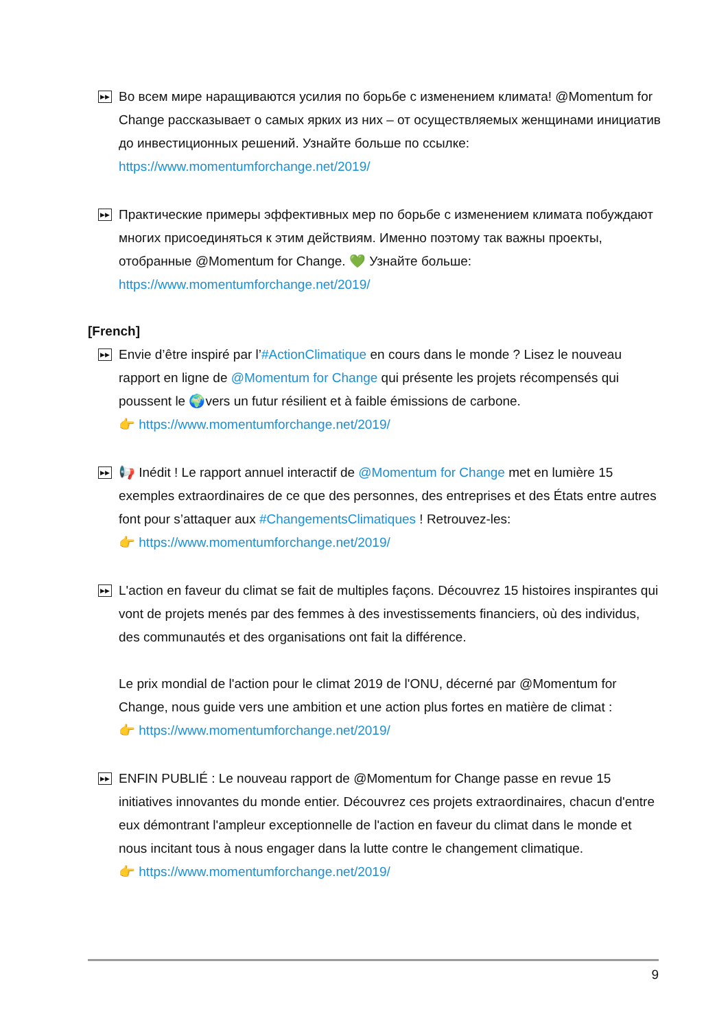▶▶ Во всем мире наращиваются усилия по борьбе с изменением климата! @Momentum for Change рассказывает о самых ярких из них – от осуществляемых женщинами инициатив до инвестиционных решений. Узнайте больше по ссылке: https://www.momentumforchange.net/2019/
▶▶ Практические примеры эффективных мер по борьбе с изменением климата побуждают многих присоединяться к этим действиям. Именно поэтому так важны проекты, отобранные @Momentum for Change. 💚 Узнайте больше: https://www.momentumforchange.net/2019/
[French]
▶▶ Envie d’être inspiré par l’#ActionClimatique en cours dans le monde ? Lisez le nouveau rapport en ligne de @Momentum for Change qui présente les projets récompensés qui poussent le 🌍vers un futur résilient et à faible émissions de carbone.
👉 https://www.momentumforchange.net/2019/
▶▶ 📢 Inédit ! Le rapport annuel interactif de @Momentum for Change met en lumière 15 exemples extraordinaires de ce que des personnes, des entreprises et des États entre autres font pour s’attaquer aux #ChangementsClimatiques ! Retrouvez-les:
👉 https://www.momentumforchange.net/2019/
▶▶ L'action en faveur du climat se fait de multiples façons. Découvrez 15 histoires inspirantes qui vont de projets menés par des femmes à des investissements financiers, où des individus, des communautés et des organisations ont fait la différence.
Le prix mondial de l'action pour le climat 2019 de l'ONU, décerné par @Momentum for Change, nous guide vers une ambition et une action plus fortes en matière de climat :
👉 https://www.momentumforchange.net/2019/
▶▶ ENFIN PUBLIÉ : Le nouveau rapport de @Momentum for Change passe en revue 15 initiatives innovantes du monde entier. Découvrez ces projets extraordinaires, chacun d'entre eux démontrant l'ampleur exceptionnelle de l'action en faveur du climat dans le monde et nous incitant tous à nous engager dans la lutte contre le changement climatique.
👉 https://www.momentumforchange.net/2019/
9